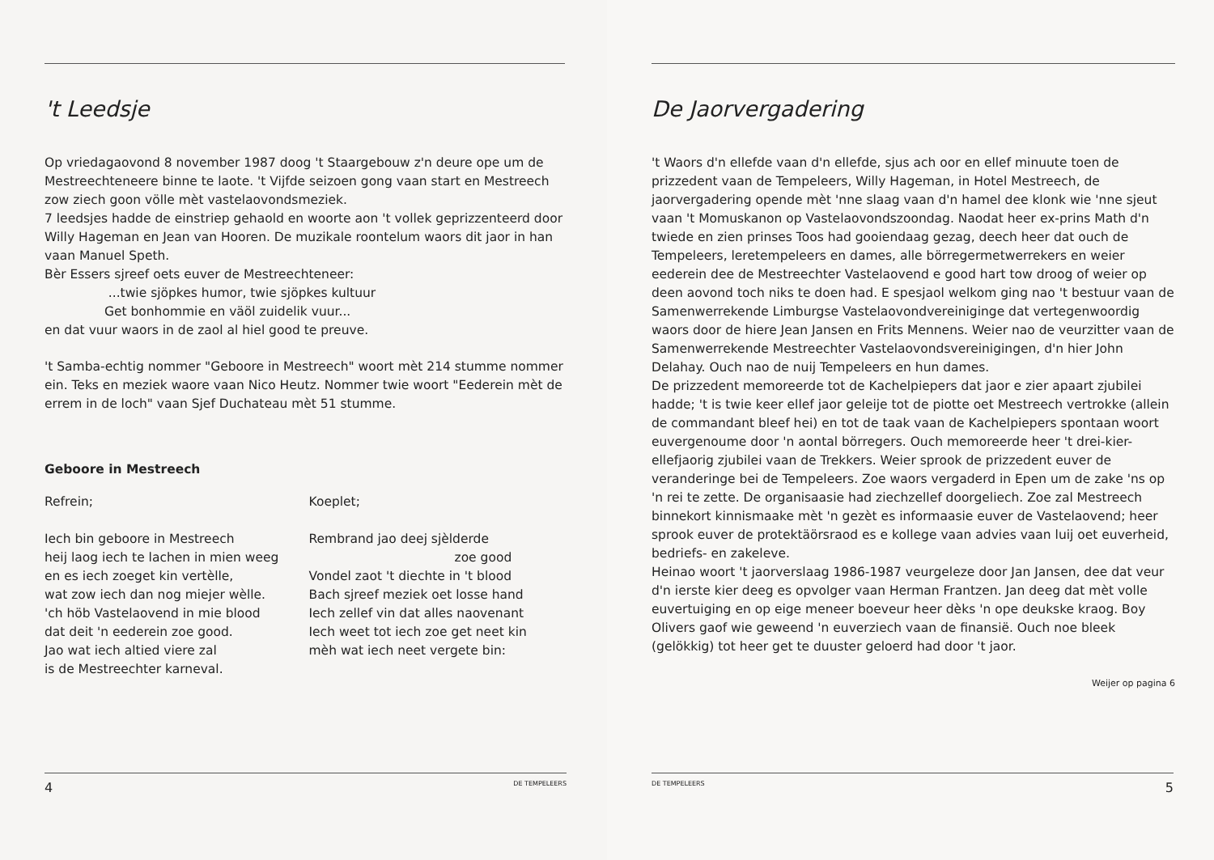't Leedsje
Op vriedagaovond 8 november 1987 doog 't Staargebouw z'n deure ope um de Mestreechteneere binne te laote. 't Vijfde seizoen gong vaan start en Mestreech zow ziech goon völle mèt vastelaovondsmeziek.
7 leedsjes hadde de einstriep gehaold en woorte aon 't vollek geprizzenteerd door Willy Hageman en Jean van Hooren. De muzikale roontelum waors dit jaor in han vaan Manuel Speth.
Bèr Essers sjreef oets euver de Mestreechteneer:
...twie sjöpkes humor, twie sjöpkes kultuur
Get bonhommie en väöl zuidelik vuur...
en dat vuur waors in de zaol al hiel good te preuve.
't Samba-echtig nommer "Geboore in Mestreech" woort mèt 214 stumme nommer ein. Teks en meziek waore vaan Nico Heutz. Nommer twie woort "Eederein mèt de errem in de loch" vaan Sjef Duchateau mèt 51 stumme.
Geboore in Mestreech
Refrein;
Iech bin geboore in Mestreech
heij laog iech te lachen in mien weeg
en es iech zoeget kin vertèlle,
wat zow iech dan nog miejer wèlle.
'ch höb Vastelaovend in mie blood
dat deit 'n eederein zoe good.
Jao wat iech altied viere zal
is de Mestreechter karneval.
Koeplet;
Rembrand jao deej sjèlderde
zoe good
Vondel zaot 't diechte in 't blood
Bach sjreef meziek oet losse hand
Iech zellef vin dat alles naovenant
Iech weet tot iech zoe get neet kin
mèh wat iech neet vergete bin:
4 DE TEMPELEERS
De Jaorvergadering
't Waors d'n ellefde vaan d'n ellefde, sjus ach oor en ellef minuute toen de prizzedent vaan de Tempeleers, Willy Hageman, in Hotel Mestreech, de jaorvergadering opende mèt 'nne slaag vaan d'n hamel dee klonk wie 'nne sjeut vaan 't Momuskanon op Vastelaovondszoondag. Naodat heer ex-prins Math d'n twiede en zien prinses Toos had gooiendaag gezag, deech heer dat ouch de Tempeleers, leretempeleers en dames, alle börregermetwerrekers en weier eederein dee de Mestreechter Vastelaovend e good hart tow droog of weier op deen aovond toch niks te doen had. E spesjaol welkom ging nao 't bestuur vaan de Samenwerrekende Limburgse Vastelaovondvereiniginge dat vertegenwoordig waors door de hiere Jean Jansen en Frits Mennens. Weier nao de veurzitter vaan de Samenwerrekende Mestreechter Vastelaovondsvereinigingen, d'n hier John Delahay. Ouch nao de nuij Tempeleers en hun dames.
De prizzedent memoreerde tot de Kachelpiepers dat jaor e zier apaart zjubilei hadde; 't is twie keer ellef jaor geleije tot de piotte oet Mestreech vertrokke (allein de commandant bleef hei) en tot de taak vaan de Kachelpiepers spontaan woort euvergenoume door 'n aontal börregers. Ouch memoreerde heer 't drei-kier-ellefjaorig zjubilei vaan de Trekkers. Weier sprook de prizzedent euver de veranderinge bei de Tempeleers. Zoe waors vergaderd in Epen um de zake 'ns op 'n rei te zette. De organisaasie had ziechzellef doorgeliech. Zoe zal Mestreech binnekort kinnismaake mèt 'n gezèt es informaasie euver de Vastelaovend; heer sprook euver de protektäörsraod es e kollege vaan advies vaan luij oet euverheid, bedriefs- en zakeleve.
Heinao woort 't jaorverslaag 1986-1987 veurgeleze door Jan Jansen, dee dat veur d'n ierste kier deeg es opvolger vaan Herman Frantzen. Jan deeg dat mèt volle euvertuiging en op eige meneer boeveur heer dèks 'n ope deukske kraog. Boy Olivers gaof wie geweend 'n euverziech vaan de finansië. Ouch noe bleek (gelökkig) tot heer get te duuster geloerd had door 't jaor.
Weijer op pagina 6
DE TEMPELEERS 5